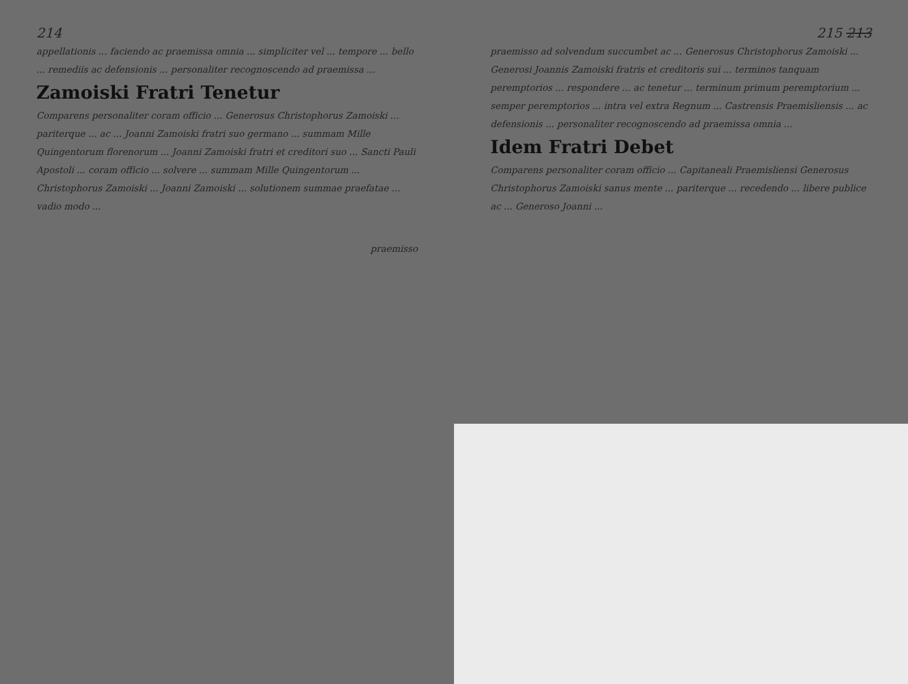214
appellationis ... faciendo ac praemissa omnia ... simpliciter vel ... tempore ... bello ... remediis ac defensionis ... personaliter recognoscendo ad praemissa ...
Zamoiski Fratri Tenetur
Comparens personaliter coram officio ... Generosus Christophorus Zamoiski ... pariterque ... ac ... Joanni Zamoiski fratri suo germano ... summam Mille Quingentorum florenorum ... Joanni Zamoiski fratri et creditori suo ... Sancti Pauli Apostoli ... coram officio ... solvere ... summam Mille Quingentorum ... Christophorus Zamoiski ... Joanni Zamoiski ... solutionem summae praefatae ... vadio modo ...
praemisso
215 213
praemisso ad solvendum succumbet ac ... Generosus Christophorus Zamoiski ... Generosi Joannis Zamoiski fratris et creditoris sui ... terminos tanquam peremptorios ... respondere ... ac tenetur ... terminum primum peremptorium ... semper peremptorios ... intra vel extra Regnum ... Castrensis Praemisliensis ... ac defensionis ... personaliter recognoscendo ad praemissa omnia ...
Idem Fratri Debet
Comparens personaliter coram officio ... Capitaneali Praemisliensi Generosus Christophorus Zamoiski sanus mente ... pariterque ... recedendo ... libere publice ac ... Generoso Joanni ...